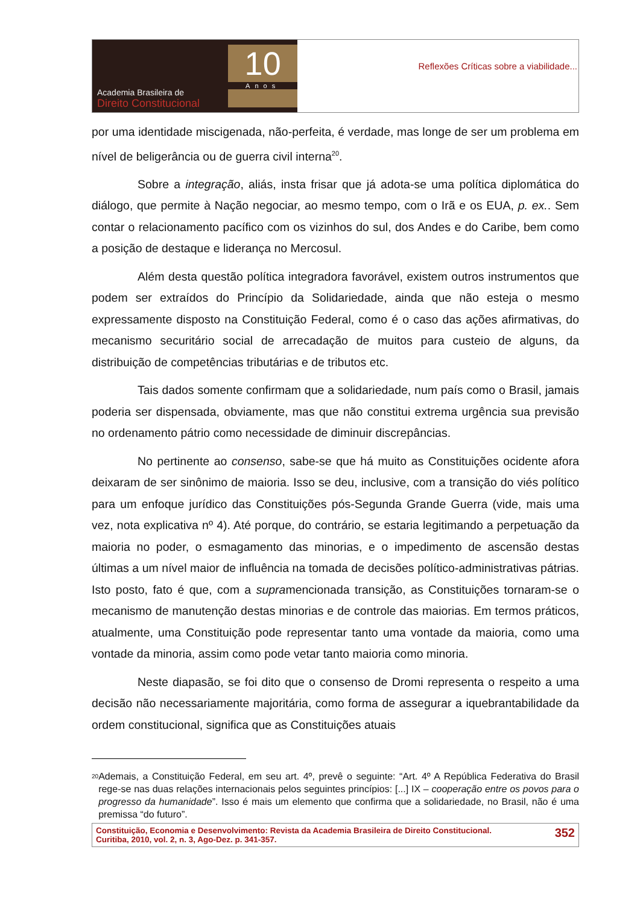Academia Brasileira de
Direito Constitucional
10
Anos
Reflexões Críticas sobre a viabilidade...
por uma identidade miscigenada, não-perfeita, é verdade, mas longe de ser um problema em nível de beligerância ou de guerra civil interna<sup>20</sup>.
Sobre a integração, aliás, insta frisar que já adota-se uma política diplomática do diálogo, que permite à Nação negociar, ao mesmo tempo, com o Irã e os EUA, p. ex.. Sem contar o relacionamento pacífico com os vizinhos do sul, dos Andes e do Caribe, bem como a posição de destaque e liderança no Mercosul.
Além desta questão política integradora favorável, existem outros instrumentos que podem ser extraídos do Princípio da Solidariedade, ainda que não esteja o mesmo expressamente disposto na Constituição Federal, como é o caso das ações afirmativas, do mecanismo securitário social de arrecadação de muitos para custeio de alguns, da distribuição de competências tributárias e de tributos etc.
Tais dados somente confirmam que a solidariedade, num país como o Brasil, jamais poderia ser dispensada, obviamente, mas que não constitui extrema urgência sua previsão no ordenamento pátrio como necessidade de diminuir discrepâncias.
No pertinente ao consenso, sabe-se que há muito as Constituições ocidente afora deixaram de ser sinônimo de maioria. Isso se deu, inclusive, com a transição do viés político para um enfoque jurídico das Constituições pós-Segunda Grande Guerra (vide, mais uma vez, nota explicativa nº 4). Até porque, do contrário, se estaria legitimando a perpetuação da maioria no poder, o esmagamento das minorias, e o impedimento de ascensão destas últimas a um nível maior de influência na tomada de decisões político-administrativas pátrias. Isto posto, fato é que, com a supramencionada transição, as Constituições tornaram-se o mecanismo de manutenção destas minorias e de controle das maiorias. Em termos práticos, atualmente, uma Constituição pode representar tanto uma vontade da maioria, como uma vontade da minoria, assim como pode vetar tanto maioria como minoria.
Neste diapasão, se foi dito que o consenso de Dromi representa o respeito a uma decisão não necessariamente majoritária, como forma de assegurar a iquebrantabilidade da ordem constitucional, significa que as Constituições atuais
<sup>20</sup>
Ademais, a Constituição Federal, em seu art. 4º, prevê o seguinte: “Art. 4º A República Federativa do Brasil rege-se nas duas relações internacionais pelos seguintes princípios: [...] IX – cooperação entre os povos para o progresso da humanidade”. Isso é mais um elemento que confirma que a solidariedade, no Brasil, não é uma premissa “do futuro”.
Constituição, Economia e Desenvolvimento: Revista da Academia Brasileira de Direito Constitucional.
Curitiba, 2010, vol. 2, n. 3, Ago-Dez. p. 341-357.
352